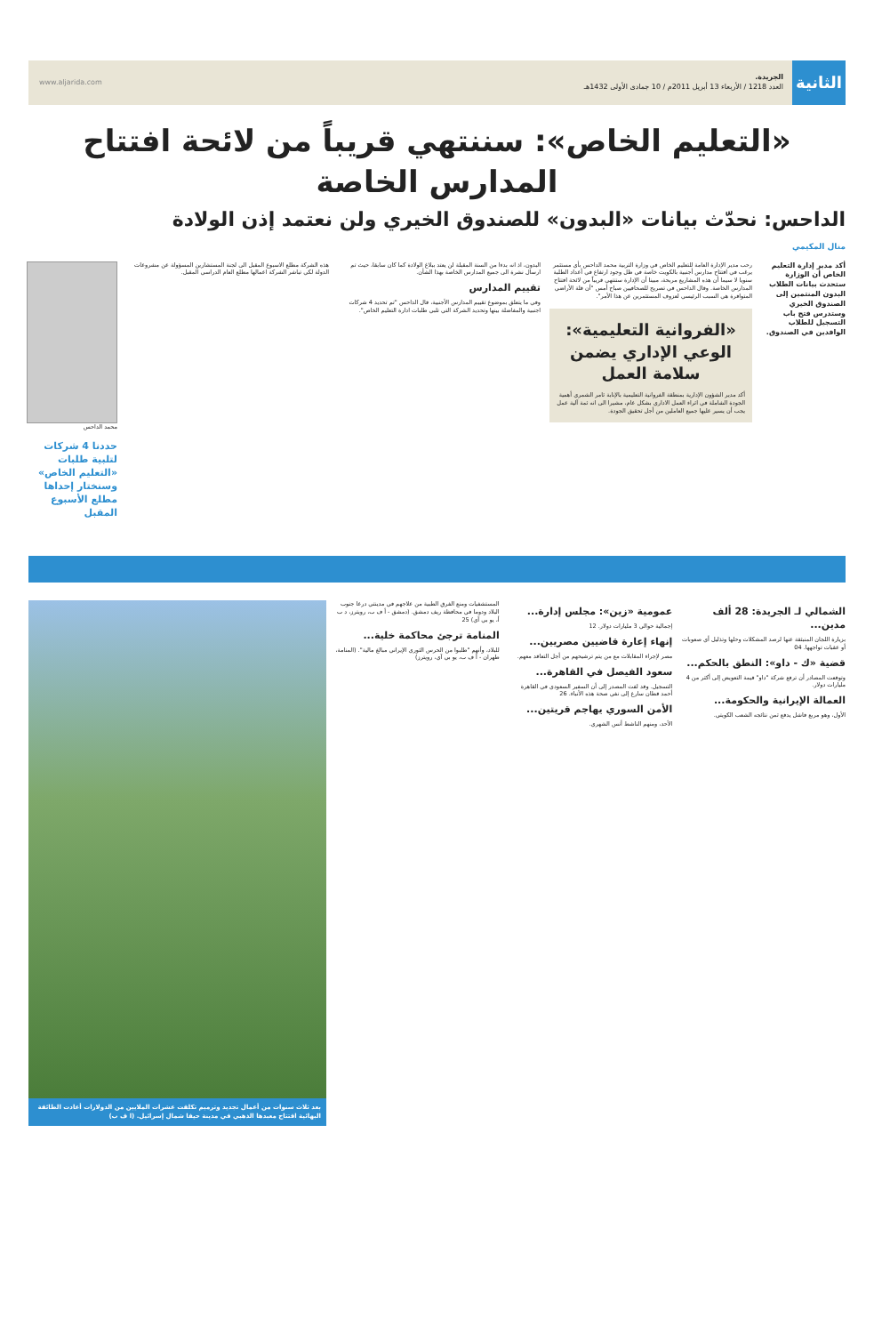الثانية
الجريدة.
العدد 1218 / الأربعاء 13 أبريل 2011م / 10 جمادى الأولى 1432هـ
www.aljarida.com
«التعليم الخاص»: سننتهي قريباً من لائحة افتتاح المدارس الخاصة
الداحس: نحدّث بيانات «البدون» للصندوق الخيري ولن نعتمد إذن الولادة
منال المكيمي
أكد مدير إدارة التعليم الخاص أن الوزارة ستحدث بيانات الطلاب البدون المنتمين إلى الصندوق الخيري وستدرس فتح باب التسجيل للطلاب الوافدين في الصندوق.
رحب مدير الإدارة العامة للتعليم الخاص في وزارة التربية محمد الداحس بأي مستثمر يرغب في افتتاح مدارس أجنبية بالكويت خاصة في ظل وجود ارتفاع في أعداد الطلبة سنويا لا سيما أن هذه المشاريع مربحة، مبينا أن الإدارة ستنتهي قريباً من لائحة افتتاح المدارس الخاصة. وقال الداحس في تصريح للصحافيين صباح أمس "أن قلة الأراضي المتوافرة هي السبب الرئيسي لعزوف المستثمرين عن هذا الأمر".
«الفروانية التعليمية»: الوعي الإداري يضمن سلامة العمل
أكد مدير الشؤون الإدارية بمنطقة الفروانية التعليمية بالإنابة ثامر الشمري أهمية الجودة الشاملة في اثراء العمل الاداري بشكل عام، مشيرا الى انه ثمة آلية عمل يجب أن يسير عليها جميع العاملين من أجل تحقيق الجودة.
البدون، اذ انه بدءا من السنة المقبلة لن يعتد ببلاغ الولادة كما كان سابقا، حيث تم ارسال نشرة الى جميع المدارس الخاصة بهذا الشأن.
تقييم المدارس
وفي ما يتعلق بموضوع تقييم المدارس الأجنبية، قال الداحس "تم تحديد 4 شركات اجنبية والمفاضلة بينها وتحديد الشركة التي تلبي طلبات ادارة التعليم الخاص".
هذه الشركة مطلع الاسبوع المقبل الى لجنة المستشارين المسؤولة عن مشروعات الدولة لكي تباشر الشركة اعمالها مطلع العام الدراسي المقبل.
محمد الداحس
حددنا 4 شركات لتلبية طلبات «التعليم الخاص» وسنختار إحداها مطلع الأسبوع المقبل
الشمالي لـ الجريدة: 28 ألف مدين...
بزيارة اللجان المنبثقة عنها لرصد المشكلات وحلها وتذليل أي صعوبات أو عقبات تواجهها. 04
قضية «ك - داو»: النطق بالحكم...
وتوقعت المصادر أن ترفع شركة "داو" قيمة التعويض إلى أكثر من 4 مليارات دولار.
العمالة الإيرانية والحكومة...
الأول، وهو مربع فاشل يدفع ثمن نتائجه الشعب الكويتي.
عمومية «زين»: مجلس إدارة...
إجمالية حوالي 3 مليارات دولار. 12
إنهاء إعارة قاضيين مصريين...
مصر لإجراء المقابلات مع من يتم ترشيحهم من أجل التعاقد معهم.
سعود الفيصل في القاهرة...
التسجيل. وقد لفت المصدر إلى أن السفير السعودي في القاهرة أحمد قطان سارع إلى نفي صحة هذه الأنباء. 26
الأمن السوري يهاجم قريتين...
الأحد، ومنهم الناشط أنس الشهري.
المستشفيات ومنع الفرق الطبية من علاجهم في مدينتي درعا جنوب البلاد ودوما في محافظة ريف دمشق. (دمشق - أ ف ب، رويترز، د ب أ، يو بي آي) 25
المنامة ترجئ محاكمة خلية...
للبلاد، وأنهم "طلبوا من الحرس الثوري الإيراني مبالغ مالية". (المنامة، طهران - أ ف ب، يو بي آي، رويترز)
بعد ثلاث سنوات من أعمال تجديد وترميم تكلفت عشرات الملايين من الدولارات أعادت الطائفة البهائية افتتاح معبدها الذهبي في مدينة حيفا شمال إسرائيل. (ا ف ب)